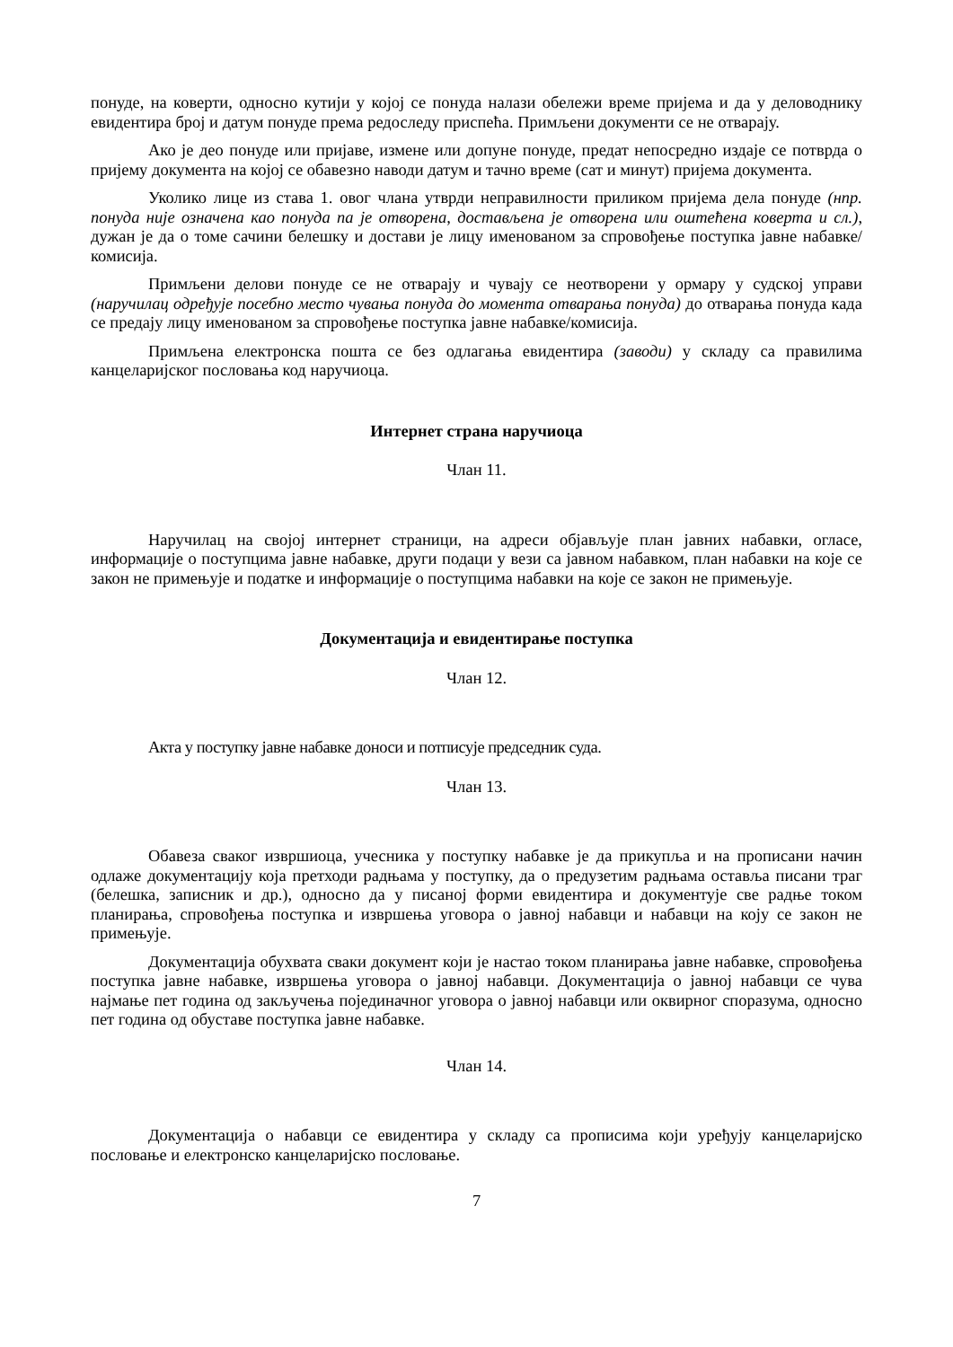понуде, на коверти, односно кутији у којој се понуда налази обележи време пријема и да у деловоднику евидентира број и датум понуде према редоследу приспећа. Примљени документи се не отварају.
Ако је део понуде или пријаве, измене или допуне понуде, предат непосредно издаје се потврда о пријему документа на којој се обавезно наводи датум и тачно време (сат и минут) пријема документа.
Уколико лице из става 1. овог члана утврди неправилности приликом пријема дела понуде (нпр. понуда није означена као понуда па је отворена, достављена је отворена или оштећена коверта и сл.), дужан је да о томе сачини белешку и достави је лицу именованом за спровођење поступка јавне набавке/комисија.
Примљени делови понуде се не отварају и чувају се неотворени у ормару у судској управи (наручилац одређује посебно место чувања понуда до момента отварања понуда) до отварања понуда када се предају лицу именованом за спровођење поступка јавне набавке/комисија.
Примљена електронска пошта се без одлагања евидентира (заводи) у складу са правилима канцеларијског пословања код наручиоца.
Интернет страна наручиоца
Члан 11.
Наручилац на својој интернет страници, на адреси објављује план јавних набавки, огласе, информације о поступцима јавне набавке, други подаци у вези са јавном набавком, план набавки на које се закон не примењује и податке и информације о поступцима набавки на које се закон не примењује.
Документација и евидентирање поступка
Члан 12.
Акта у поступку јавне набавке доноси и потписује председник суда.
Члан 13.
Обавеза сваког извршиоца, учесника у поступку набавке је да прикупља и на прописани начин одлаже документацију која претходи радњама у поступку, да о предузетим радњама оставља писани траг (белешка, записник и др.), односно да у писаној форми евидентира и документује све радње током планирања, спровођења поступка и извршења уговора о јавној набавци и набавци на коју се закон не примењује.
Документација обухвата сваки документ који је настао током планирања јавне набавке, спровођења поступка јавне набавке, извршења уговора о јавној набавци. Документација о јавној набавци се чува најмање пет година од закључења појединачног уговора о јавној набавци или оквирног споразума, односно пет година од обуставе поступка јавне набавке.
Члан 14.
Документација о набавци се евидентира у складу са прописима који уређују канцеларијско пословање и електронско канцеларијско пословање.
7